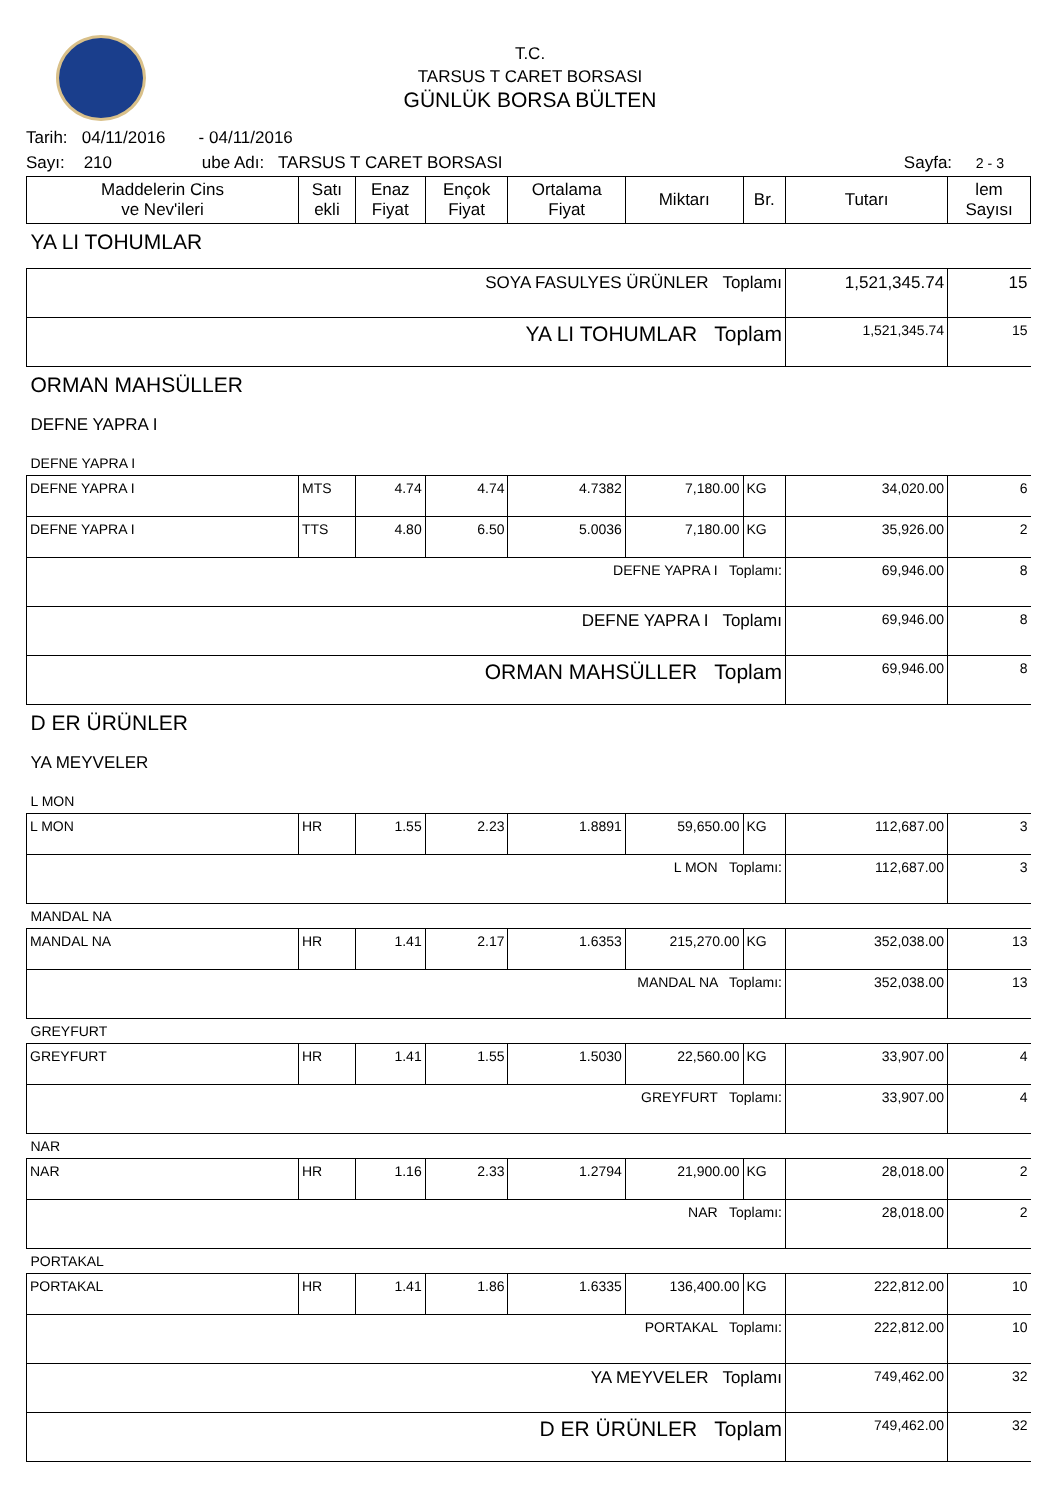T.C.
TARSUS T CARET BORSASI
GÜNLÜK BORSA BÜLTEN
Tarih: 04/11/2016 - 04/11/2016
Sayı: 210 ube Adı: TARSUS T CARET BORSASI Sayfa: 2 - 3
| Maddelerin Cins ve Nev'ileri | Satı ekli | Enaz Fiyat | Ençok Fiyat | Ortalama Fiyat | Miktarı | Br. | Tutarı | lem Sayısı |
| --- | --- | --- | --- | --- | --- | --- | --- | --- |
| YA LI TOHUMLAR | | | | | | | | |
| SOYA FASULYES ÜRÜNLER Toplamı | | | | | | | 1,521,345.74 | 15 |
| YA LI TOHUMLAR Toplam | | | | | | | 1,521,345.74 | 15 |
| ORMAN MAHSÜLLER | | | | | | | | |
| DEFNE YAPRA I | | | | | | | | |
| DEFNE YAPRA I | | | | | | | | |
| DEFNE YAPRA I | MTS | 4.74 | 4.74 | 4.7382 | 7,180.00 | KG | 34,020.00 | 6 |
| DEFNE YAPRA I | TTS | 4.80 | 6.50 | 5.0036 | 7,180.00 | KG | 35,926.00 | 2 |
| DEFNE YAPRA I Toplamı: | | | | | | | 69,946.00 | 8 |
| DEFNE YAPRA I Toplamı | | | | | | | 69,946.00 | 8 |
| ORMAN MAHSÜLLER Toplam | | | | | | | 69,946.00 | 8 |
| D ER ÜRÜNLER | | | | | | | | |
| YA MEYVELER | | | | | | | | |
| L MON | | | | | | | | |
| L MON | HR | 1.55 | 2.23 | 1.8891 | 59,650.00 | KG | 112,687.00 | 3 |
| L MON Toplamı: | | | | | | | 112,687.00 | 3 |
| MANDAL NA | | | | | | | | |
| MANDAL NA | HR | 1.41 | 2.17 | 1.6353 | 215,270.00 | KG | 352,038.00 | 13 |
| MANDAL NA Toplamı: | | | | | | | 352,038.00 | 13 |
| GREYFURT | | | | | | | | |
| GREYFURT | HR | 1.41 | 1.55 | 1.5030 | 22,560.00 | KG | 33,907.00 | 4 |
| GREYFURT Toplamı: | | | | | | | 33,907.00 | 4 |
| NAR | | | | | | | | |
| NAR | HR | 1.16 | 2.33 | 1.2794 | 21,900.00 | KG | 28,018.00 | 2 |
| NAR Toplamı: | | | | | | | 28,018.00 | 2 |
| PORTAKAL | | | | | | | | |
| PORTAKAL | HR | 1.41 | 1.86 | 1.6335 | 136,400.00 | KG | 222,812.00 | 10 |
| PORTAKAL Toplamı: | | | | | | | 222,812.00 | 10 |
| YA MEYVELER Toplamı | | | | | | | 749,462.00 | 32 |
| D ER ÜRÜNLER Toplam | | | | | | | 749,462.00 | 32 |